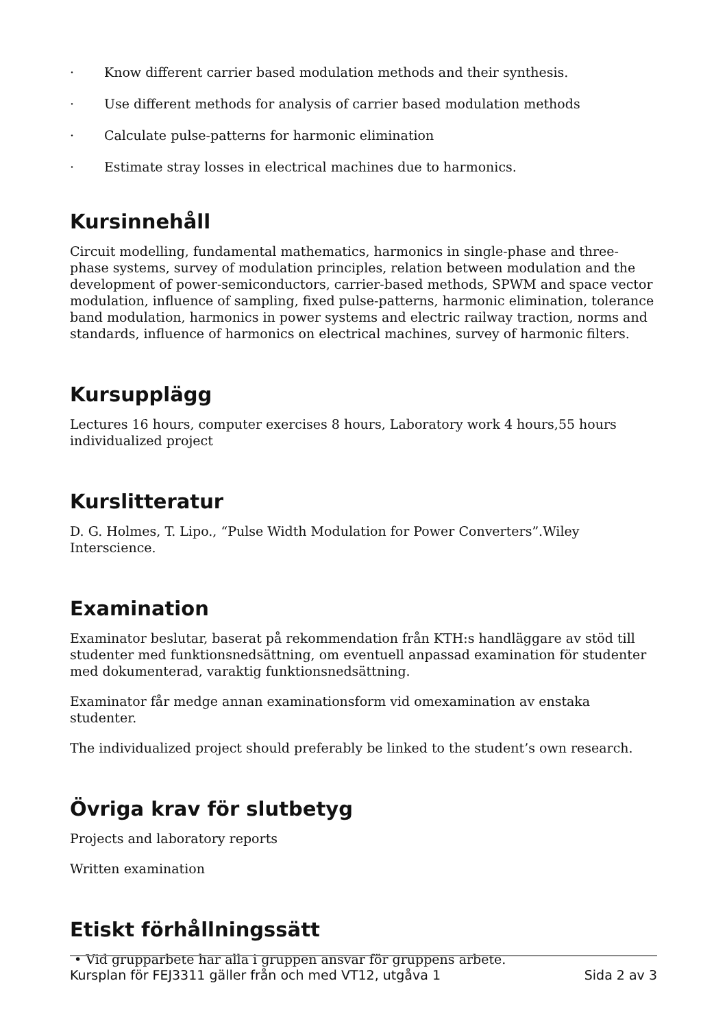· Know different carrier based modulation methods and their synthesis.
· Use different methods for analysis of carrier based modulation methods
· Calculate pulse-patterns for harmonic elimination
· Estimate stray losses in electrical machines due to harmonics.
Kursinnehåll
Circuit modelling, fundamental mathematics, harmonics in single-phase and three-phase systems, survey of modulation principles, relation between modulation and the development of power-semiconductors, carrier-based methods, SPWM and space vector modulation, influence of sampling, fixed pulse-patterns, harmonic elimination, tolerance band modulation, harmonics in power systems and electric railway traction, norms and standards, influence of harmonics on electrical machines, survey of harmonic filters.
Kursupplägg
Lectures 16 hours, computer exercises 8 hours, Laboratory work 4 hours,55 hours individualized project
Kurslitteratur
D. G. Holmes, T. Lipo., “Pulse Width Modulation for Power Converters”.Wiley Interscience.
Examination
Examinator beslutar, baserat på rekommendation från KTH:s handläggare av stöd till studenter med funktionsnedsättning, om eventuell anpassad examination för studenter med dokumenterad, varaktig funktionsnedsättning.
Examinator får medge annan examinationsform vid omexamination av enstaka studenter.
The individualized project should preferably be linked to the student’s own research.
Övriga krav för slutbetyg
Projects and laboratory reports
Written examination
Etiskt förhållningssätt
• Vid grupparbete har alla i gruppen ansvar för gruppens arbete.
Kursplan för FEJ3311 gäller från och med VT12, utgåva 1 Sida 2 av 3